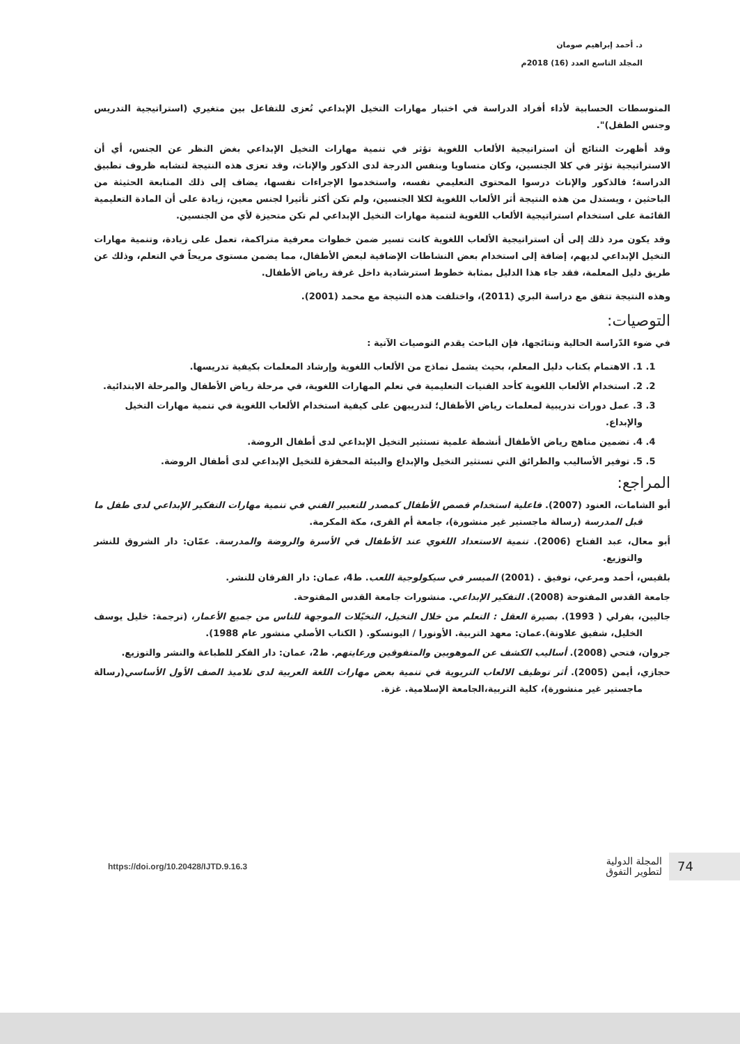د. أحمد إبراهيم صومان
المجلد التاسع العدد (16) 2018م
المتوسطات الحسابية لأداء أفراد الدراسة في اختبار مهارات التخيل الإبداعي تُعزى للتفاعل بين متغيري (استراتيجية التدريس وجنس الطفل)".
وقد أظهرت النتائج أن استراتيجية الألعاب اللغوية تؤثر في تنمية مهارات التخيل الإبداعي بغض النظر عن الجنس، أي أن الاستراتيجية تؤثر في كلا الجنسين، وكان متساويا وبنفس الدرجة لدى الذكور والإناث، وقد تعزى هذه النتيجة لتشابه ظروف تطبيق الدراسة؛ فالذكور والإناث درسوا المحتوى التعليمي نفسه، واستخدموا الإجراءات نفسها، يضاف إلى ذلك المتابعة الحثيثة من الباحثين ، ويستدل من هذه النتيجة أثر الألعاب اللغوية لكلا الجنسين، ولم تكن أكثر تأثيرا لجنس معين، زيادة على أن المادة التعليمية القائمة على استخدام استراتيجية الألعاب اللغوية لتنمية مهارات التخيل الإبداعي لم تكن متحيزة لأي من الجنسين.
وقد يكون مرد ذلك إلى أن استراتيجية الألعاب اللغوية كانت تسير ضمن خطوات معرفية متراكمة، تعمل على زيادة، وتنمية مهارات التخيل الإبداعي لديهم، إضافة إلى استخدام بعض النشاطات الإضافية لبعض الأطفال، مما يضمن مستوى مريحاً في التعلم، وذلك عن طريق دليل المعلمة، فقد جاء هذا الدليل بمثابة خطوط استرشادية داخل غرفة رياض الأطفال.
وهذه النتيجة تتفق مع دراسة البري (2011)، واختلفت هذه النتيجة مع محمد (2001).
التوصيات:
في ضوء الدّراسة الحالية ونتائجها، فإن الباحث يقدم التوصيات الآتية :
1. 1. الاهتمام بكتاب دليل المعلم، بحيث يشمل نماذج من الألعاب اللغوية وإرشاد المعلمات بكيفية تدريسها.
2. 2. استخدام الألعاب اللغوية كأحد الفنيات التعليمية في تعلم المهارات اللغوية، في مرحلة رياض الأطفال والمرحلة الابتدائية.
3. 3. عمل دورات تدريبية لمعلمات رياض الأطفال؛ لتدريبهن على كيفية استخدام الألعاب اللغوية في تنمية مهارات التخيل والإبداع.
4. 4. تضمين مناهج رياض الأطفال أنشطة علمية تستثير التخيل الإبداعي لدى أطفال الروضة.
5. 5. توفير الأساليب والطرائق التي تستثير التخيل والإبداع والبيئة المحفزة للتخيل الإبداعي لدى أطفال الروضة.
المراجع:
أبو الشامات، العنود (2007). فاعلية استخدام قصص الأطفال كمصدر للتعبير الفني في تنمية مهارات التفكير الإبداعي لدى طفل ما قبل المدرسة (رسالة ماجستير غير منشورة)، جامعة أم القرى، مكة المكرمة.
أبو معال، عبد الفتاح (2006). تنمية الاستعداد اللغوي عند الأطفال في الأسرة والروضة والمدرسة. عمّان: دار الشروق للنشر والتوزيع.
بلقيس، أحمد ومرعي، توفيق . (2001) الميسر في سيكولوجية اللعب. ط4، عمان: دار الفرقان للنشر.
جامعة القدس المفتوحة (2008). التفكير الإبداعي. منشورات جامعة القدس المفتوحة.
جاليين، بفرلي ( 1993). بصيرة العقل : التعلم من خلال التخيل، التخيّلات الموجهة للناس من جميع الأعمار، (ترجمة: خليل يوسف الخليل، شفيق علاونة).عمان: معهد التربية. الأونورا / اليونسكو. ( الكتاب الأصلي منشور عام 1988).
جروان، فتحي (2008). أساليب الكشف عن الموهوبين والمتفوقين ورعايتهم. ط2، عمان: دار الفكر للطباعة والنشر والتوزيع.
حجازي، أيمن (2005). أثر توظيف الالعاب التربوية في تنمية بعض مهارات اللغة العربية لدى تلاميذ الصف الأول الأساسي(رسالة ماجستير غير منشورة)، كلية التربية،الجامعة الإسلامية. غزة.
https://doi.org/10.20428/IJTD.9.16.3
المجلة الدولية
لتطوير التفوق
74